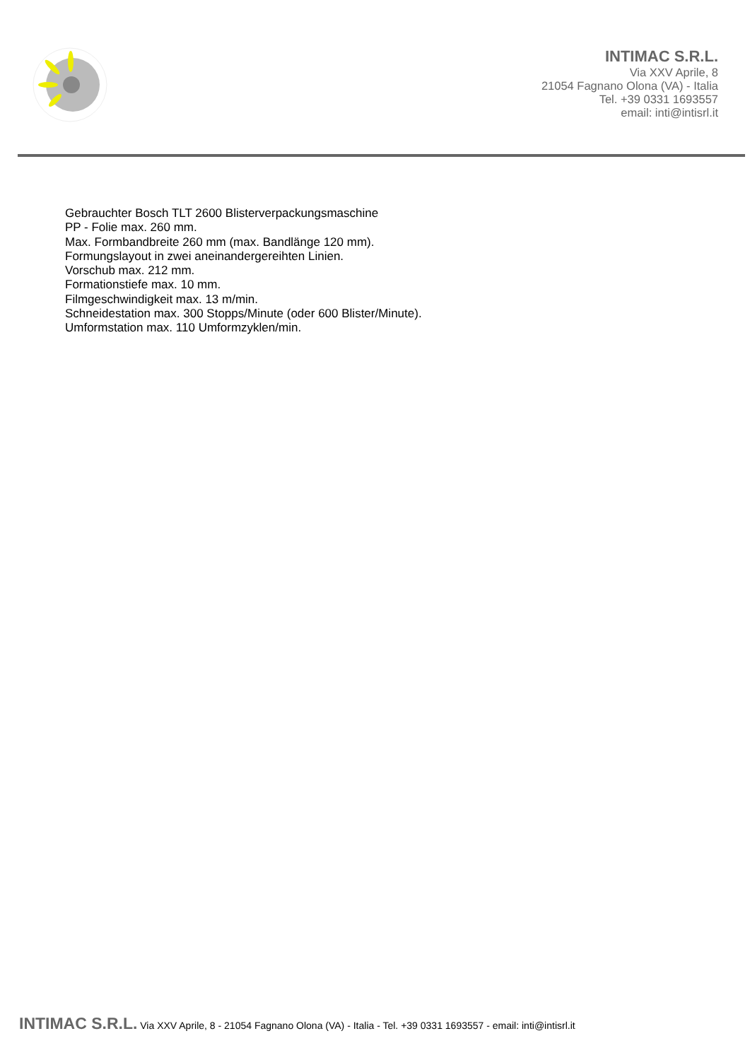INTIMAC S.R.L.
Via XXV Aprile, 8
21054 Fagnano Olona (VA) - Italia
Tel. +39 0331 1693557
email: inti@intisrl.it
Gebrauchter Bosch TLT 2600 Blisterverpackungsmaschine
PP - Folie max. 260 mm.
Max. Formbandbreite 260 mm (max. Bandlänge 120 mm).
Formungslayout in zwei aneinandergereihten Linien.
Vorschub max. 212 mm.
Formationstiefe max. 10 mm.
Filmgeschwindigkeit max. 13 m/min.
Schneidestation max. 300 Stopps/Minute (oder 600 Blister/Minute).
Umformstation max. 110 Umformzyklen/min.
INTIMAC S.R.L. Via XXV Aprile, 8 - 21054 Fagnano Olona (VA) - Italia - Tel. +39 0331 1693557 - email: inti@intisrl.it